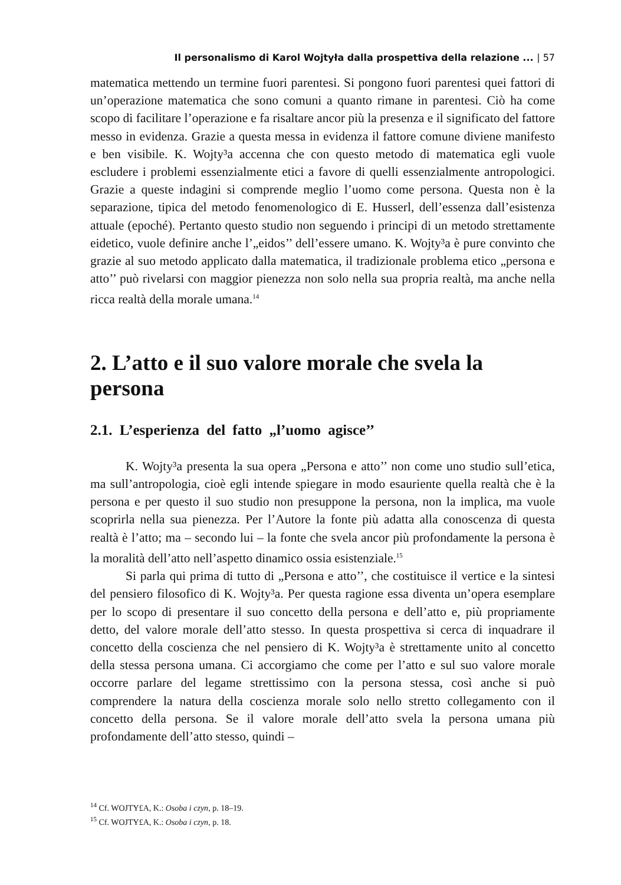Il personalismo di Karol Wojtyła dalla prospettiva della relazione ... | 57
matematica mettendo un termine fuori parentesi. Si pongono fuori parentesi quei fattori di un’operazione matematica che sono comuni a quanto rimane in parentesi. Ciò ha come scopo di facilitare l’operazione e fa risaltare ancor più la presenza e il significato del fattore messo in evidenza. Grazie a questa messa in evidenza il fattore comune diviene manifesto e ben visibile. K. Wojty³a accenna che con questo metodo di matematica egli vuole escludere i problemi essenzialmente etici a favore di quelli essenzialmente antropologici. Grazie a queste indagini si comprende meglio l’uomo come persona. Questa non è la separazione, tipica del metodo fenomenologico di E. Husserl, dell’essenza dall’esistenza attuale (epoché). Pertanto questo studio non seguendo i principi di un metodo strettamente eidetico, vuole definire anche l’„eidos’’ dell’essere umano. K. Wojty³a è pure convinto che grazie al suo metodo applicato dalla matematica, il tradizionale problema etico „persona e atto’’ può rivelarsi con maggior pienezza non solo nella sua propria realtà, ma anche nella ricca realtà della morale umana.<sup>14</sup>
2. L’atto e il suo valore morale che svela la persona
2.1. L’esperienza del fatto „l’uomo agisce’’
K. Wojty³a presenta la sua opera „Persona e atto’’ non come uno studio sull’etica, ma sull’antropologia, cioè egli intende spiegare in modo esauriente quella realtà che è la persona e per questo il suo studio non presuppone la persona, non la implica, ma vuole scoprirla nella sua pienezza. Per l’Autore la fonte più adatta alla conoscenza di questa realtà è l’atto; ma – secondo lui – la fonte che svela ancor più profondamente la persona è la moralità dell’atto nell’aspetto dinamico ossia esistenziale.<sup>15</sup>
Si parla qui prima di tutto di „Persona e atto’’, che costituisce il vertice e la sintesi del pensiero filosofico di K. Wojty³a. Per questa ragione essa diventa un’opera esemplare per lo scopo di presentare il suo concetto della persona e dell’atto e, più propriamente detto, del valore morale dell’atto stesso. In questa prospettiva si cerca di inquadrare il concetto della coscienza che nel pensiero di K. Wojty³a è strettamente unito al concetto della stessa persona umana. Ci accorgiamo che come per l’atto e sul suo valore morale occorre parlare del legame strettissimo con la persona stessa, così anche si può comprendere la natura della coscienza morale solo nello stretto collegamento con il concetto della persona. Se il valore morale dell’atto svela la persona umana più profondamente dell’atto stesso, quindi –
<sup>14</sup> Cf. WOJTY£A, K.: Osoba i czyn, p. 18–19.
<sup>15</sup> Cf. WOJTY£A, K.: Osoba i czyn, p. 18.